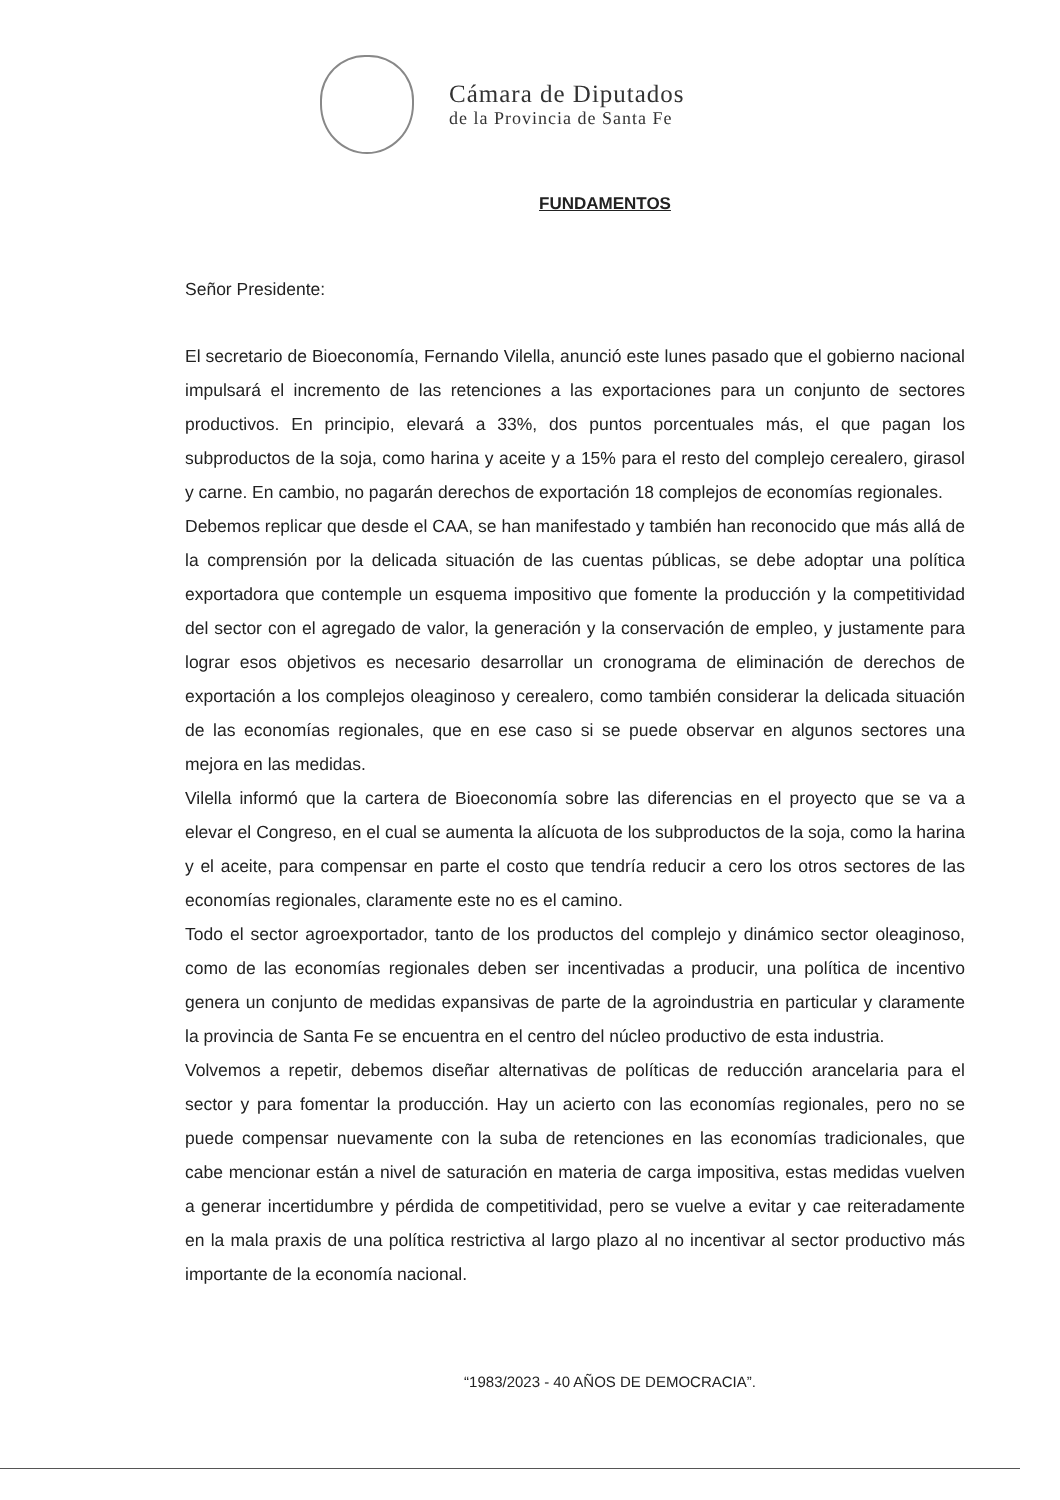Cámara de Diputados
de la Provincia de Santa Fe
FUNDAMENTOS
Señor Presidente:
El secretario de Bioeconomía, Fernando Vilella, anunció este lunes pasado que el gobierno nacional impulsará el incremento de las retenciones a las exportaciones para un conjunto de sectores productivos. En principio, elevará a 33%, dos puntos porcentuales más, el que pagan los subproductos de la soja, como harina y aceite y a 15% para el resto del complejo cerealero, girasol y carne. En cambio, no pagarán derechos de exportación 18 complejos de economías regionales.
Debemos replicar que desde el CAA, se han manifestado y también han reconocido que más allá de la comprensión por la delicada situación de las cuentas públicas, se debe adoptar una política exportadora que contemple un esquema impositivo que fomente la producción y la competitividad del sector con el agregado de valor, la generación y la conservación de empleo, y justamente para lograr esos objetivos es necesario desarrollar un cronograma de eliminación de derechos de exportación a los complejos oleaginoso y cerealero, como también considerar la delicada situación de las economías regionales, que en ese caso si se puede observar en algunos sectores una mejora en las medidas.
Vilella informó que la cartera de Bioeconomía sobre las diferencias en el proyecto que se va a elevar el Congreso, en el cual se aumenta la alícuota de los subproductos de la soja, como la harina y el aceite, para compensar en parte el costo que tendría reducir a cero los otros sectores de las economías regionales, claramente este no es el camino.
Todo el sector agroexportador, tanto de los productos del complejo y dinámico sector oleaginoso, como de las economías regionales deben ser incentivadas a producir, una política de incentivo genera un conjunto de medidas expansivas de parte de la agroindustria en particular y claramente la provincia de Santa Fe se encuentra en el centro del núcleo productivo de esta industria.
Volvemos a repetir, debemos diseñar alternativas de políticas de reducción arancelaria para el sector y para fomentar la producción. Hay un acierto con las economías regionales, pero no se puede compensar nuevamente con la suba de retenciones en las economías tradicionales, que cabe mencionar están a nivel de saturación en materia de carga impositiva, estas medidas vuelven a generar incertidumbre y pérdida de competitividad, pero se vuelve a evitar y cae reiteradamente en la mala praxis de una política restrictiva al largo plazo al no incentivar al sector productivo más importante de la economía nacional.
“1983/2023 - 40 AÑOS DE DEMOCRACIA”.